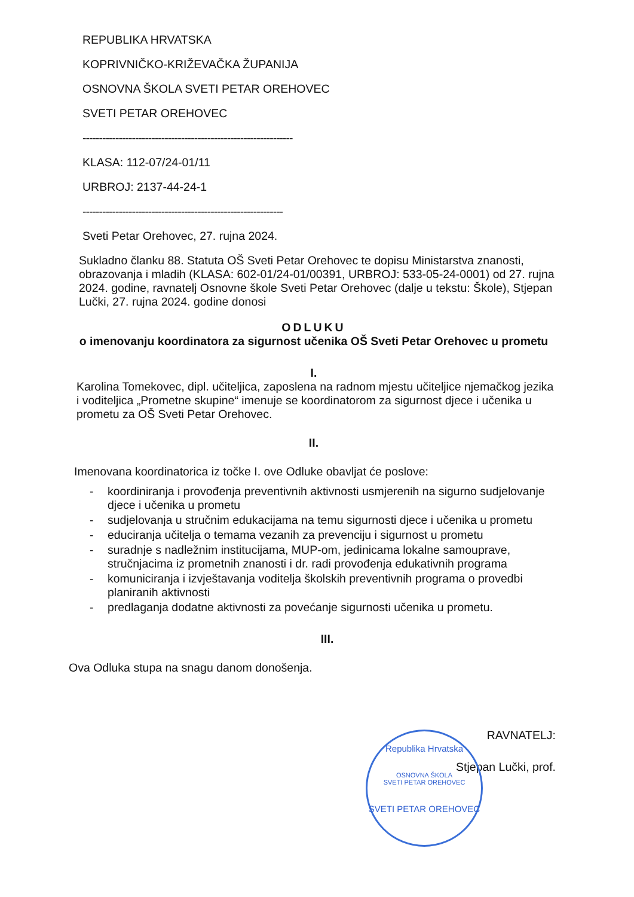REPUBLIKA HRVATSKA
KOPRIVNIČKO-KRIŽEVAČKA ŽUPANIJA
OSNOVNA ŠKOLA SVETI PETAR OREHOVEC
SVETI PETAR OREHOVEC
----------------------------------------------------------------
KLASA: 112-07/24-01/11
URBROJ: 2137-44-24-1
-------------------------------------------------------------
Sveti Petar Orehovec, 27. rujna 2024.
Sukladno članku 88. Statuta OŠ Sveti Petar Orehovec te dopisu Ministarstva znanosti, obrazovanja i mladih (KLASA: 602-01/24-01/00391, URBROJ: 533-05-24-0001) od 27. rujna 2024. godine, ravnatelj Osnovne škole Sveti Petar Orehovec (dalje u tekstu: Škole), Stjepan Lučki, 27. rujna 2024. godine donosi
ODLUKU
o imenovanju koordinatora za sigurnost učenika OŠ Sveti Petar Orehovec u prometu
I.
Karolina Tomekovec, dipl. učiteljica, zaposlena na radnom mjestu učiteljice njemačkog jezika i voditeljica „Prometne skupine“ imenuje se koordinatorom za sigurnost djece i učenika u prometu za OŠ Sveti Petar Orehovec.
II.
Imenovana koordinatorica iz točke I. ove Odluke obavljat će poslove:
- koordiniranja i provođenja preventivnih aktivnosti usmjerenih na sigurno sudjelovanje djece i učenika u prometu
- sudjelovanja u stručnim edukacijama na temu sigurnosti djece i učenika u prometu
- educiranja učitelja o temama vezanih za prevenciju i sigurnost u prometu
- suradnje s nadležnim institucijama, MUP-om, jedinicama lokalne samouprave, stručnjacima iz prometnih znanosti i dr. radi provođenja edukativnih programa
- komuniciranja i izvještavanja voditelja školskih preventivnih programa o provedbi planiranih aktivnosti
- predlaganja dodatne aktivnosti za povećanje sigurnosti učenika u prometu.
III.
Ova Odluka stupa na snagu danom donošenja.
RAVNATELJ:
Stjepan Lučki, prof.
Republika Hrvatska
OSNOVNA ŠKOLA
SVETI PETAR OREHOVEC
SVETI PETAR OREHOVEC